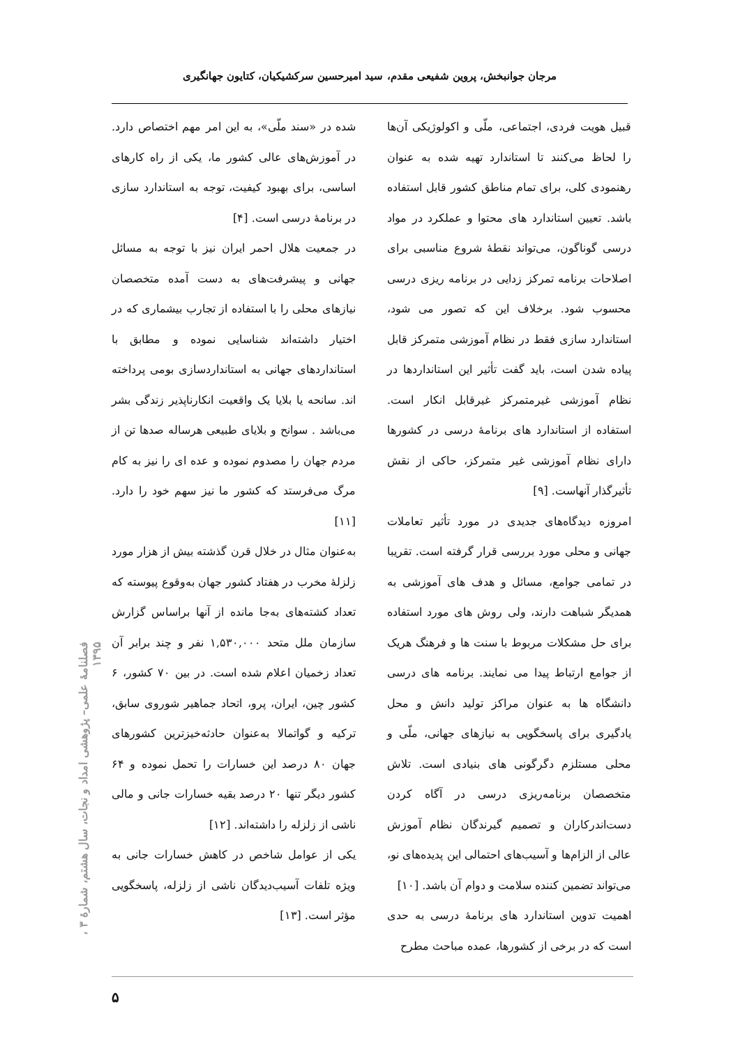مرجان جوانبخش، پروین شفیعی مقدم، سید امیرحسین سرکشیکیان، کتایون جهانگیری
قبیل هویت فردی، اجتماعی، ملّی و اکولوژیکی آن‌ها را لحاظ می‌کنند تا استاندارد تهیه شده به عنوان رهنمودی کلی، برای تمام مناطق کشور قابل استفاده باشد. تعیین استاندارد های محتوا و عملکرد در مواد درسی گوناگون، می‌تواند نقطهٔ شروع مناسبی برای اصلاحات برنامه تمرکز زدایی در برنامه ریزی درسی محسوب شود. برخلاف این که تصور می شود، استاندارد سازی فقط در نظام آموزشی متمرکز قابل پیاده شدن است، باید گفت تأثیر این استانداردها در نظام آموزشی غیرمتمرکز غیرقابل انکار است. استفاده از استاندارد های برنامهٔ درسی در کشورها دارای نظام آموزشی غیر متمرکز، حاکی از نقش تأثیرگذار آنهاست. [۹]
امروزه دیدگاه‌های جدیدی در مورد تأثیر تعاملات جهانی و محلی مورد بررسی قرار گرفته است. تقریبا در تمامی جوامع، مسائل و هدف های آموزشی به همدیگر شباهت دارند، ولی روش های مورد استفاده برای حل مشکلات مربوط با سنت ها و فرهنگ هریک از جوامع ارتباط پیدا می نمایند. برنامه های درسی دانشگاه ها به عنوان مراکز تولید دانش و محل یادگیری برای پاسخگویی به نیازهای جهانی، ملّی و محلی مستلزم دگرگونی های بنیادی است. تلاش متخصصان برنامه‌ریزی درسی در آگاه کردن دست‌اندرکاران و تصمیم گیرندگان نظام آموزش عالی از الزام‌ها و آسیب‌های احتمالی این پدیده‌های نو، می‌تواند تضمین کننده سلامت و دوام آن باشد. [۱۰]
اهمیت تدوین استاندارد های برنامهٔ درسی به حدی است که در برخی از کشورها، عمده مباحث مطرح
شده در «سند ملّی»، به این امر مهم اختصاص دارد. در آموزش‌های عالی کشور ما، یکی از راه کارهای اساسی، برای بهبود کیفیت، توجه به استاندارد سازی در برنامهٔ درسی است. [۴]
در جمعیت هلال احمر ایران نیز با توجه به مسائل جهانی و پیشرفت‌های به دست آمده متخصصان نیازهای محلی را با استفاده از تجارب بیشماری که در اختیار داشته‌اند شناسایی نموده و مطابق با استانداردهای جهانی به استانداردسازی بومی پرداخته اند. سانحه یا بلایا یک واقعیت انکارناپذیر زندگی بشر می‌باشد . سوانح و بلایای طبیعی هرساله صدها تن از مردم جهان را مصدوم نموده و عده ای را نیز به کام مرگ می‌فرستد که کشور ما نیز سهم خود را دارد. [۱۱]
به‌عنوان مثال در خلال قرن گذشته بیش از هزار مورد زلزلهٔ مخرب در هفتاد کشور جهان به‌وقوع پیوسته که تعداد کشته‌های به‌جا مانده از آنها براساس گزارش سازمان ملل متحد ۱,۵۳۰,۰۰۰ نفر و چند برابر آن تعداد زخمیان اعلام شده است. در بین ۷۰ کشور، ۶ کشور چین، ایران، پرو، اتحاد جماهیر شوروی سابق، ترکیه و گواتمالا به‌عنوان حادثه‌خیزترین کشورهای جهان ۸۰ درصد این خسارات را تحمل نموده و ۶۴ کشور دیگر تنها ۲۰ درصد بقیه خسارات جانی و مالی ناشی از زلزله را داشته‌اند. [۱۲]
یکی از عوامل شاخص در کاهش خسارات جانی به ویژه تلفات آسیب‌دیدگان ناشی از زلزله، پاسخگویی مؤثر است. [۱۳]
فصلنامهٔ علمی– پژوهشی امداد و نجات، سال هشتم، شمارهٔ ۳ ، ۱۳۹۵
۵